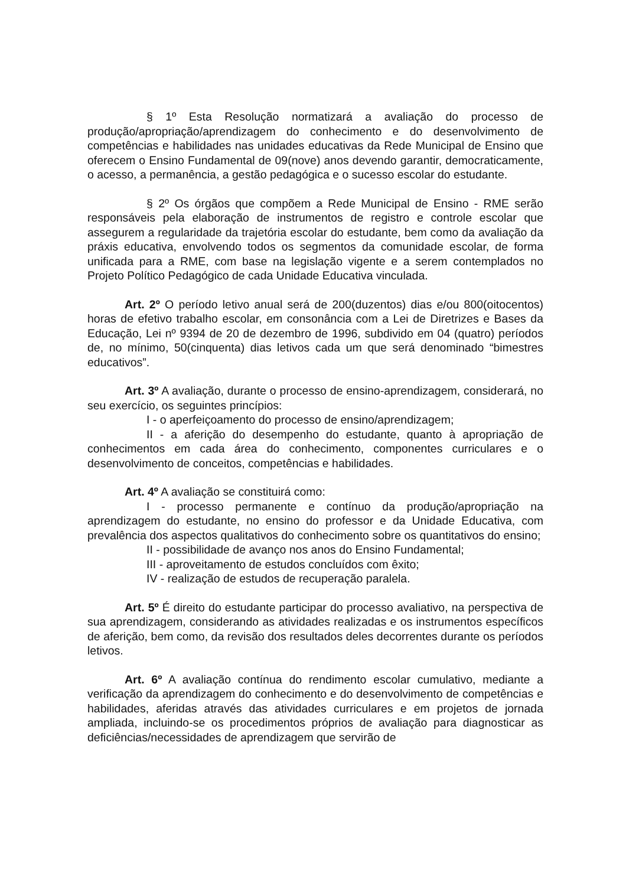§ 1º Esta Resolução normatizará a avaliação do processo de produção/apropriação/aprendizagem do conhecimento e do desenvolvimento de competências e habilidades nas unidades educativas da Rede Municipal de Ensino que oferecem o Ensino Fundamental de 09(nove) anos devendo garantir, democraticamente, o acesso, a permanência, a gestão pedagógica e o sucesso escolar do estudante.
§ 2º Os órgãos que compõem a Rede Municipal de Ensino - RME serão responsáveis pela elaboração de instrumentos de registro e controle escolar que assegurem a regularidade da trajetória escolar do estudante, bem como da avaliação da práxis educativa, envolvendo todos os segmentos da comunidade escolar, de forma unificada para a RME, com base na legislação vigente e a serem contemplados no Projeto Político Pedagógico de cada Unidade Educativa vinculada.
Art. 2º O período letivo anual será de 200(duzentos) dias e/ou 800(oitocentos) horas de efetivo trabalho escolar, em consonância com a Lei de Diretrizes e Bases da Educação, Lei nº 9394 de 20 de dezembro de 1996, subdivido em 04 (quatro) períodos de, no mínimo, 50(cinquenta) dias letivos cada um que será denominado “bimestres educativos”.
Art. 3º A avaliação, durante o processo de ensino-aprendizagem, considerará, no seu exercício, os seguintes princípios:
I - o aperfeiçoamento do processo de ensino/aprendizagem;
II - a aferição do desempenho do estudante, quanto à apropriação de conhecimentos em cada área do conhecimento, componentes curriculares e o desenvolvimento de conceitos, competências e habilidades.
Art. 4º A avaliação se constituirá como:
I - processo permanente e contínuo da produção/apropriação na aprendizagem do estudante, no ensino do professor e da Unidade Educativa, com prevalência dos aspectos qualitativos do conhecimento sobre os quantitativos do ensino;
II - possibilidade de avanço nos anos do Ensino Fundamental;
III - aproveitamento de estudos concluídos com êxito;
IV - realização de estudos de recuperação paralela.
Art. 5º É direito do estudante participar do processo avaliativo, na perspectiva de sua aprendizagem, considerando as atividades realizadas e os instrumentos específicos de aferição, bem como, da revisão dos resultados deles decorrentes durante os períodos letivos.
Art. 6º A avaliação contínua do rendimento escolar cumulativo, mediante a verificação da aprendizagem do conhecimento e do desenvolvimento de competências e habilidades, aferidas através das atividades curriculares e em projetos de jornada ampliada, incluindo-se os procedimentos próprios de avaliação para diagnosticar as deficiências/necessidades de aprendizagem que servirão de